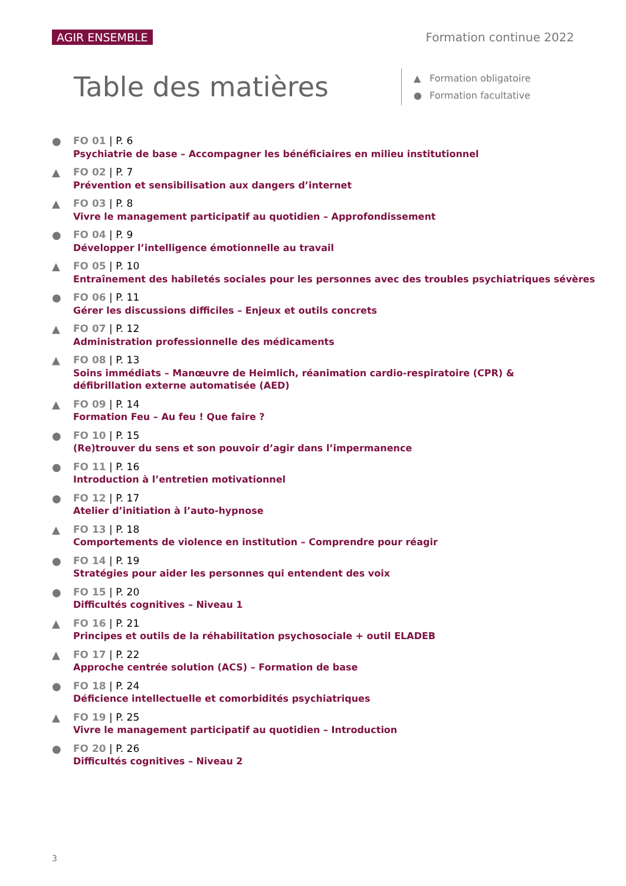AGIR ENSEMBLE Formation continue 2022
Table des matières
▲ Formation obligatoire
● Formation facultative
●
FO 01 | P. 6
Psychiatrie de base – Accompagner les bénéficiaires en milieu institutionnel
▲
FO 02 | P. 7
Prévention et sensibilisation aux dangers d’internet
▲
FO 03 | P. 8
Vivre le management participatif au quotidien – Approfondissement
●
FO 04 | P. 9
Développer l’intelligence émotionnelle au travail
▲
FO 05 | P. 10
Entraînement des habiletés sociales pour les personnes avec des troubles psychiatriques sévères
●
FO 06 | P. 11
Gérer les discussions difficiles – Enjeux et outils concrets
▲
FO 07 | P. 12
Administration professionnelle des médicaments
▲
FO 08 | P. 13
Soins immédiats – Manœuvre de Heimlich, réanimation cardio-respiratoire (CPR) &
défibrillation externe automatisée (AED)
▲
FO 09 | P. 14
Formation Feu – Au feu ! Que faire ?
●
FO 10 | P. 15
(Re)trouver du sens et son pouvoir d’agir dans l’impermanence
●
FO 11 | P. 16
Introduction à l’entretien motivationnel
●
FO 12 | P. 17
Atelier d’initiation à l’auto-hypnose
▲
FO 13 | P. 18
Comportements de violence en institution – Comprendre pour réagir
●
FO 14 | P. 19
Stratégies pour aider les personnes qui entendent des voix
●
FO 15 | P. 20
Difficultés cognitives – Niveau 1
▲
FO 16 | P. 21
Principes et outils de la réhabilitation psychosociale + outil ELADEB
▲
FO 17 | P. 22
Approche centrée solution (ACS) – Formation de base
●
FO 18 | P. 24
Déficience intellectuelle et comorbidités psychiatriques
▲
FO 19 | P. 25
Vivre le management participatif au quotidien – Introduction
●
FO 20 | P. 26
Difficultés cognitives – Niveau 2
3